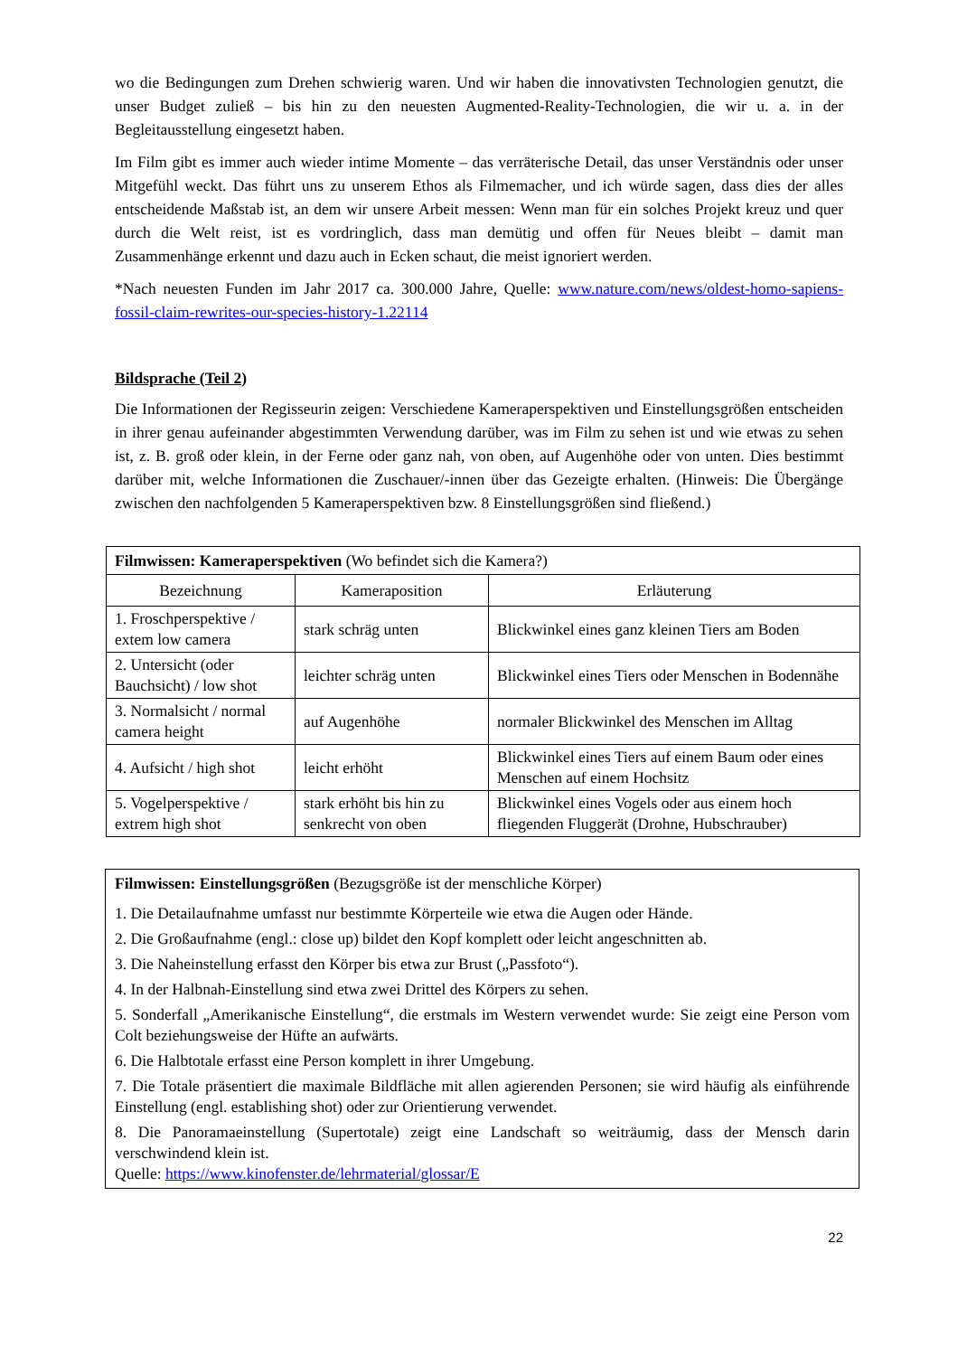wo die Bedingungen zum Drehen schwierig waren. Und wir haben die innovativsten Technologien genutzt, die unser Budget zuließ – bis hin zu den neuesten Augmented-Reality-Technologien, die wir u. a. in der Begleitausstellung eingesetzt haben.
Im Film gibt es immer auch wieder intime Momente – das verräterische Detail, das unser Verständnis oder unser Mitgefühl weckt. Das führt uns zu unserem Ethos als Filmemacher, und ich würde sagen, dass dies der alles entscheidende Maßstab ist, an dem wir unsere Arbeit messen: Wenn man für ein solches Projekt kreuz und quer durch die Welt reist, ist es vordringlich, dass man demütig und offen für Neues bleibt – damit man Zusammenhänge erkennt und dazu auch in Ecken schaut, die meist ignoriert werden.
*Nach neuesten Funden im Jahr 2017 ca. 300.000 Jahre, Quelle: www.nature.com/news/oldest-homo-sapiens-fossil-claim-rewrites-our-species-history-1.22114
Bildsprache (Teil 2)
Die Informationen der Regisseurin zeigen: Verschiedene Kameraperspektiven und Einstellungs­größen entscheiden in ihrer genau aufeinander abgestimmten Verwendung darüber, was im Film zu sehen ist und wie etwas zu sehen ist, z. B. groß oder klein, in der Ferne oder ganz nah, von oben, auf Augenhöhe oder von unten. Dies bestimmt darüber mit, welche Informationen die Zuschauer/-innen über das Gezeigte erhalten. (Hinweis: Die Übergänge zwischen den nachfolgenden 5 Kamera­perspektiven bzw. 8 Einstellungsgrößen sind fließend.)
| Filmwissen: Kameraperspektiven (Wo befindet sich die Kamera?) | | |
| Bezeichnung | Kameraposition | Erläuterung |
| 1. Froschperspektive / extem low camera | stark schräg unten | Blickwinkel eines ganz kleinen Tiers am Boden |
| 2. Untersicht (oder Bauchsicht) / low shot | leichter schräg unten | Blickwinkel eines Tiers oder Menschen in Bodennähe |
| 3. Normalsicht / normal camera height | auf Augenhöhe | normaler Blickwinkel des Menschen im Alltag |
| 4. Aufsicht / high shot | leicht erhöht | Blickwinkel eines Tiers auf einem Baum oder eines Menschen auf einem Hochsitz |
| 5. Vogelperspektive / extrem high shot | stark erhöht bis hin zu senkrecht von oben | Blickwinkel eines Vogels oder aus einem hoch fliegenden Fluggerät (Drohne, Hubschrauber) |
Filmwissen: Einstellungsgrößen (Bezugsgröße ist der menschliche Körper)
1. Die Detailaufnahme umfasst nur bestimmte Körperteile wie etwa die Augen oder Hände.
2. Die Großaufnahme (engl.: close up) bildet den Kopf komplett oder leicht angeschnitten ab.
3. Die Naheinstellung erfasst den Körper bis etwa zur Brust („Passfoto“).
4. In der Halbnah-Einstellung sind etwa zwei Drittel des Körpers zu sehen.
5. Sonderfall „Amerikanische Einstellung“, die erstmals im Western verwendet wurde: Sie zeigt eine Person vom Colt beziehungsweise der Hüfte an aufwärts.
6. Die Halbtotale erfasst eine Person komplett in ihrer Umgebung.
7. Die Totale präsentiert die maximale Bildfläche mit allen agierenden Personen; sie wird häufig als einführende Einstellung (engl. establishing shot) oder zur Orientierung verwendet.
8. Die Panoramaeinstellung (Supertotale) zeigt eine Landschaft so weiträumig, dass der Mensch darin verschwindend klein ist.
Quelle: https://www.kinofenster.de/lehrmaterial/glossar/E
22